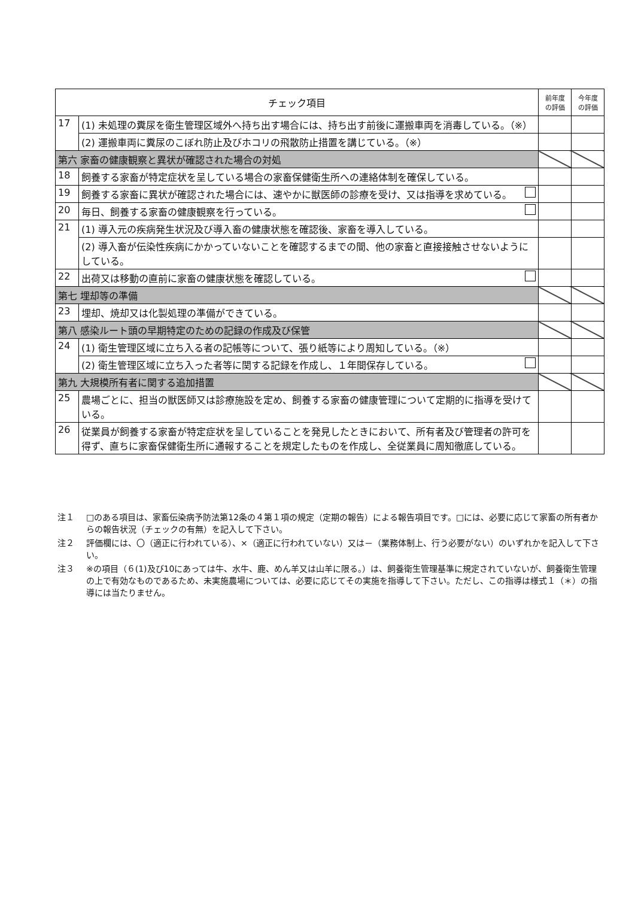| チェック項目 | | 前年度 の評価 | 今年度 の評価 |
| --- | --- | --- | --- |
| 17 | (1) 未処理の糞尿を衛生管理区域外へ持ち出す場合には、持ち出す前後に運搬車両を消毒している。（※） | | |
| | (2) 運搬車両に糞尿のこぼれ防止及びホコリの飛散防止措置を講じている。（※） | | |
| 第六 家畜の健康観察と異状が確認された場合の対処 | | | |
| 18 | 飼養する家畜が特定症状を呈している場合の家畜保健衛生所への連絡体制を確保している。 | | |
| 19 | 飼養する家畜に異状が確認された場合には、速やかに獣医師の診療を受け、又は指導を求めている。 | | |
| 20 | 毎日、飼養する家畜の健康観察を行っている。 | | |
| 21 | (1) 導入元の疾病発生状況及び導入畜の健康状態を確認後、家畜を導入している。 | | |
| | (2) 導入畜が伝染性疾病にかかっていないことを確認するまでの間、他の家畜と直接接触させないようにしている。 | | |
| 22 | 出荷又は移動の直前に家畜の健康状態を確認している。 | | |
| 第七 埋却等の準備 | | | |
| 23 | 埋却、焼却又は化製処理の準備ができている。 | | |
| 第八 感染ルート頭の早期特定のための記録の作成及び保管 | | | |
| 24 | (1) 衛生管理区域に立ち入る者の記帳等について、張り紙等により周知している。（※） | | |
| | (2) 衛生管理区域に立ち入った者等に関する記録を作成し、１年間保存している。 | | |
| 第九 大規模所有者に関する追加措置 | | | |
| 25 | 農場ごとに、担当の獣医師又は診療施設を定め、飼養する家畜の健康管理について定期的に指導を受けている。 | | |
| 26 | 従業員が飼養する家畜が特定症状を呈していることを発見したときにおいて、所有者及び管理者の許可を得ず、直ちに家畜保健衛生所に通報することを規定したものを作成し、全従業員に周知徹底している。 | | |
注１ □のある項目は、家畜伝染病予防法第12条の４第１項の規定（定期の報告）による報告項目です。□には、必要に応じて家畜の所有者からの報告状況（チェックの有無）を記入して下さい。
注２ 評価欄には、〇（適正に行われている）、×（適正に行われていない）又は－（業務体制上、行う必要がない）のいずれかを記入して下さい。
注３ ※の項目（６(1)及び10にあっては牛、水牛、鹿、めん羊又は山羊に限る。）は、飼養衛生管理基準に規定されていないが、飼養衛生管理の上で有効なものであるため、未実施農場については、必要に応じてその実施を指導して下さい。ただし、この指導は様式１（＊）の指導には当たりません。